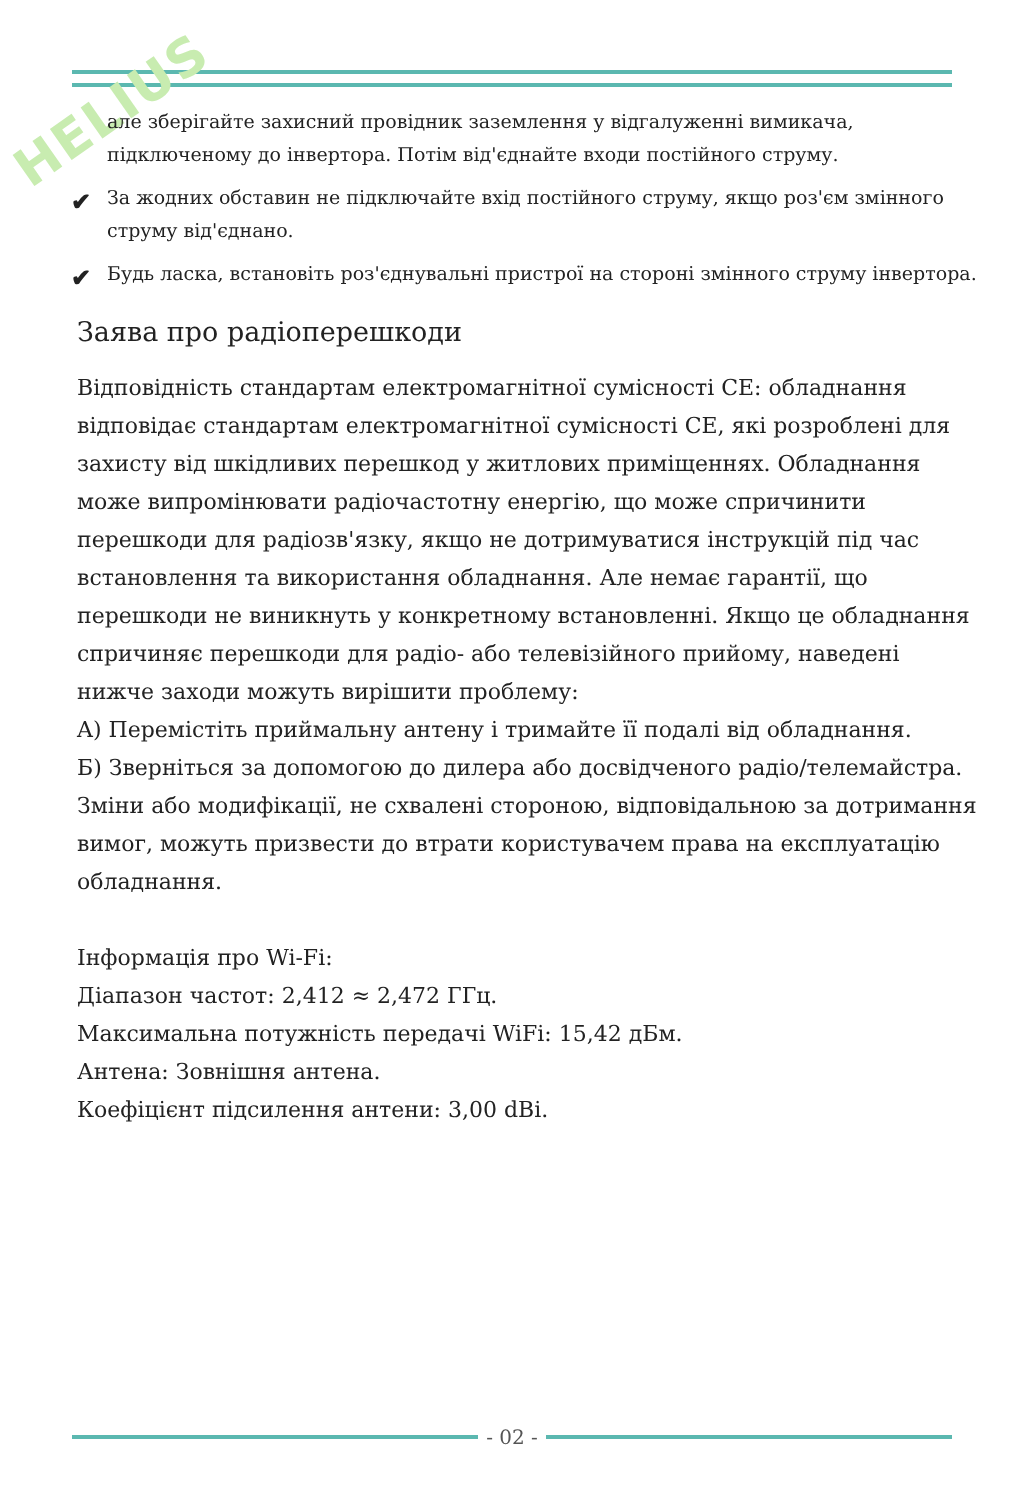HELIUS
але зберігайте захисний провідник заземлення у відгалуженні вимикача, підключеному до інвертора. Потім від'єднайте входи постійного струму.
✔ За жодних обставин не підключайте вхід постійного струму, якщо роз'єм змінного струму від'єднано.
✔ Будь ласка, встановіть роз'єднувальні пристрої на стороні змінного струму інвертора.
Заява про радіоперешкоди
Відповідність стандартам електромагнітної сумісності CE: обладнання відповідає стандартам електромагнітної сумісності CE, які розроблені для захисту від шкідливих перешкод у житлових приміщеннях. Обладнання може випромінювати радіочастотну енергію, що може спричинити перешкоди для радіозв'язку, якщо не дотримуватися інструкцій під час встановлення та використання обладнання. Але немає гарантії, що перешкоди не виникнуть у конкретному встановленні. Якщо це обладнання спричиняє перешкоди для радіо- або телевізійного прийому, наведені нижче заходи можуть вирішити проблему:
A) Перемістіть приймальну антену і тримайте її подалі від обладнання.
Б) Зверніться за допомогою до дилера або досвідченого радіо/телемайстра.
Зміни або модифікації, не схвалені стороною, відповідальною за дотримання вимог, можуть призвести до втрати користувачем права на експлуатацію обладнання.
Інформація про Wi-Fi:
Діапазон частот: 2,412 ≈ 2,472 ГГц.
Максимальна потужність передачі WiFi: 15,42 дБм.
Антена: Зовнішня антена.
Коефіцієнт підсилення антени: 3,00 dBi.
- 02 -